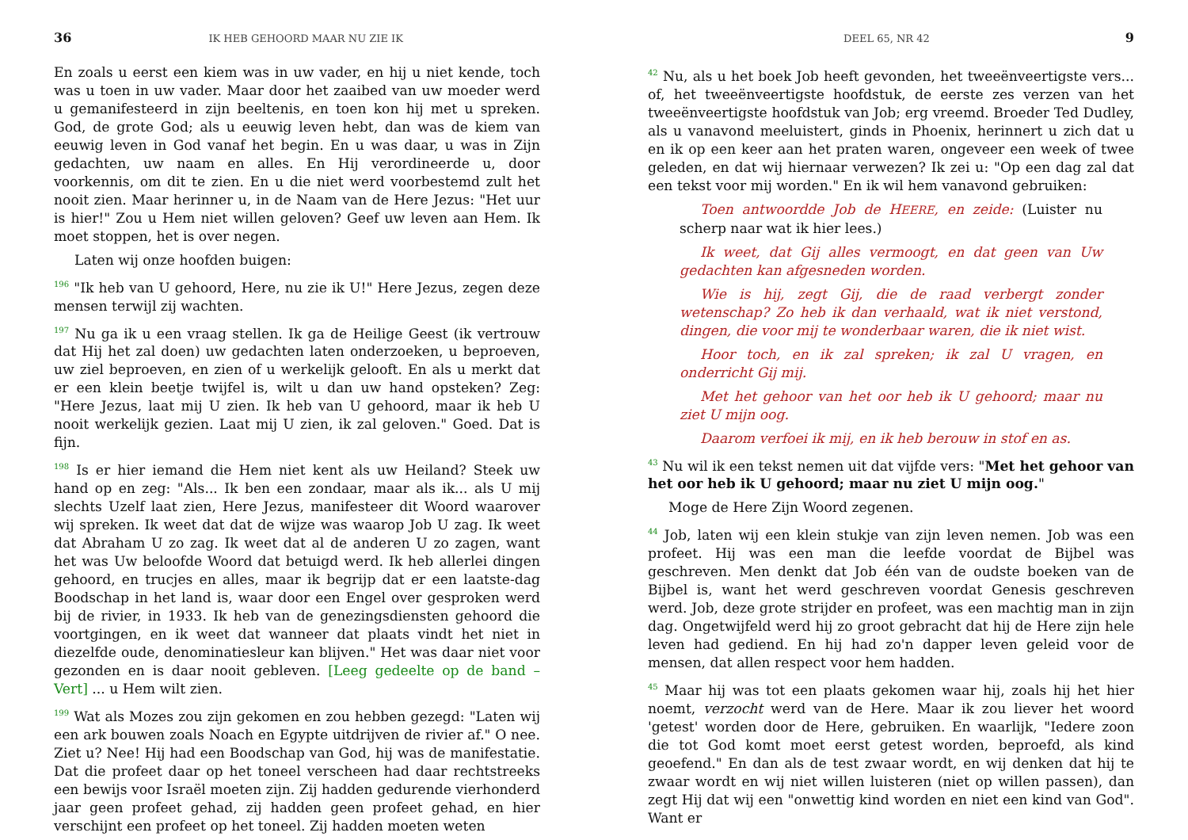36 IK HEB GEHOORD MAAR NU ZIE IK
En zoals u eerst een kiem was in uw vader, en hij u niet kende, toch was u toen in uw vader. Maar door het zaaibed van uw moeder werd u gemanifesteerd in zijn beeltenis, en toen kon hij met u spreken. God, de grote God; als u eeuwig leven hebt, dan was de kiem van eeuwig leven in God vanaf het begin. En u was daar, u was in Zijn gedachten, uw naam en alles. En Hij verordineerde u, door voorkennis, om dit te zien. En u die niet werd voorbestemd zult het nooit zien. Maar herinner u, in de Naam van de Here Jezus: "Het uur is hier!" Zou u Hem niet willen geloven? Geef uw leven aan Hem. Ik moet stoppen, het is over negen.
Laten wij onze hoofden buigen:
<sup>196</sup> "Ik heb van U gehoord, Here, nu zie ik U!" Here Jezus, zegen deze mensen terwijl zij wachten.
<sup>197</sup> Nu ga ik u een vraag stellen. Ik ga de Heilige Geest (ik vertrouw dat Hij het zal doen) uw gedachten laten onderzoeken, u beproeven, uw ziel beproeven, en zien of u werkelijk gelooft. En als u merkt dat er een klein beetje twijfel is, wilt u dan uw hand opsteken? Zeg: "Here Jezus, laat mij U zien. Ik heb van U gehoord, maar ik heb U nooit werkelijk gezien. Laat mij U zien, ik zal geloven." Goed. Dat is fijn.
<sup>198</sup> Is er hier iemand die Hem niet kent als uw Heiland? Steek uw hand op en zeg: "Als... Ik ben een zondaar, maar als ik... als U mij slechts Uzelf laat zien, Here Jezus, manifesteer dit Woord waarover wij spreken. Ik weet dat dat de wijze was waarop Job U zag. Ik weet dat Abraham U zo zag. Ik weet dat al de anderen U zo zagen, want het was Uw beloofde Woord dat betuigd werd. Ik heb allerlei dingen gehoord, en trucjes en alles, maar ik begrijp dat er een laatste-dag Boodschap in het land is, waar door een Engel over gesproken werd bij de rivier, in 1933. Ik heb van de genezingsdiensten gehoord die voortgingen, en ik weet dat wanneer dat plaats vindt het niet in diezelfde oude, denominatiesleur kan blijven." Het was daar niet voor gezonden en is daar nooit gebleven. [Leeg gedeelte op de band – Vert] ... u Hem wilt zien.
<sup>199</sup> Wat als Mozes zou zijn gekomen en zou hebben gezegd: "Laten wij een ark bouwen zoals Noach en Egypte uitdrijven de rivier af." O nee. Ziet u? Nee! Hij had een Boodschap van God, hij was de manifestatie. Dat die profeet daar op het toneel verscheen had daar rechtstreeks een bewijs voor Israël moeten zijn. Zij hadden gedurende vierhonderd jaar geen profeet gehad, zij hadden geen profeet gehad, en hier verschijnt een profeet op het toneel. Zij hadden moeten weten
DEEL 65, NR 42 9
<sup>42</sup> Nu, als u het boek Job heeft gevonden, het tweeënveertigste vers... of, het tweeënveertigste hoofdstuk, de eerste zes verzen van het tweeënveertigste hoofdstuk van Job; erg vreemd. Broeder Ted Dudley, als u vanavond meeluistert, ginds in Phoenix, herinnert u zich dat u en ik op een keer aan het praten waren, ongeveer een week of twee geleden, en dat wij hiernaar verwezen? Ik zei u: "Op een dag zal dat een tekst voor mij worden." En ik wil hem vanavond gebruiken:
Toen antwoordde Job de HEERE, en zeide: (Luister nu scherp naar wat ik hier lees.)
Ik weet, dat Gij alles vermoogt, en dat geen van Uw gedachten kan afgesneden worden.
Wie is hij, zegt Gij, die de raad verbergt zonder wetenschap? Zo heb ik dan verhaald, wat ik niet verstond, dingen, die voor mij te wonderbaar waren, die ik niet wist.
Hoor toch, en ik zal spreken; ik zal U vragen, en onderricht Gij mij.
Met het gehoor van het oor heb ik U gehoord; maar nu ziet U mijn oog.
Daarom verfoei ik mij, en ik heb berouw in stof en as.
<sup>43</sup> Nu wil ik een tekst nemen uit dat vijfde vers: "Met het gehoor van het oor heb ik U gehoord; maar nu ziet U mijn oog."
Moge de Here Zijn Woord zegenen.
<sup>44</sup> Job, laten wij een klein stukje van zijn leven nemen. Job was een profeet. Hij was een man die leefde voordat de Bijbel was geschreven. Men denkt dat Job één van de oudste boeken van de Bijbel is, want het werd geschreven voordat Genesis geschreven werd. Job, deze grote strijder en profeet, was een machtig man in zijn dag. Ongetwijfeld werd hij zo groot gebracht dat hij de Here zijn hele leven had gediend. En hij had zo'n dapper leven geleid voor de mensen, dat allen respect voor hem hadden.
<sup>45</sup> Maar hij was tot een plaats gekomen waar hij, zoals hij het hier noemt, verzocht werd van de Here. Maar ik zou liever het woord 'getest' worden door de Here, gebruiken. En waarlijk, "Iedere zoon die tot God komt moet eerst getest worden, beproefd, als kind geoefend." En dan als de test zwaar wordt, en wij denken dat hij te zwaar wordt en wij niet willen luisteren (niet op willen passen), dan zegt Hij dat wij een "onwettig kind worden en niet een kind van God". Want er